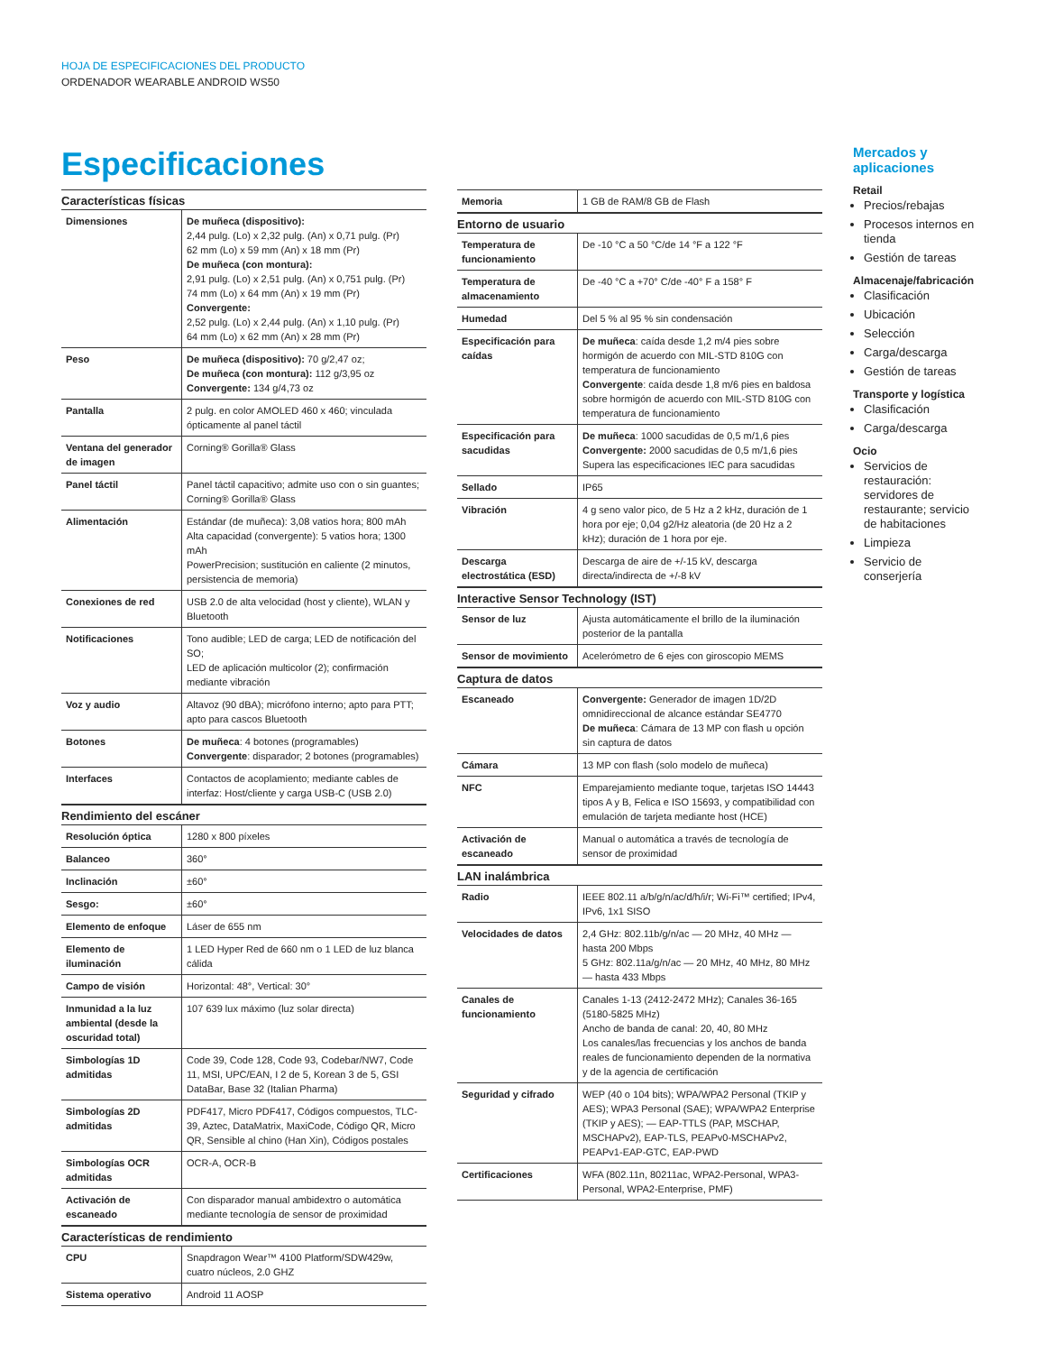HOJA DE ESPECIFICACIONES DEL PRODUCTO
ORDENADOR WEARABLE ANDROID WS50
Especificaciones
Características físicas
| Dimensiones | De muñeca (dispositivo): 2,44 pulg. (Lo) x 2,32 pulg. (An) x 0,71 pulg. (Pr) 62 mm (Lo) x 59 mm (An) x 18 mm (Pr) De muñeca (con montura): 2,91 pulg. (Lo) x 2,51 pulg. (An) x 0,751 pulg. (Pr) 74 mm (Lo) x 64 mm (An) x 19 mm (Pr) Convergente: 2,52 pulg. (Lo) x 2,44 pulg. (An) x 1,10 pulg. (Pr) 64 mm (Lo) x 62 mm (An) x 28 mm (Pr) |
| Peso | De muñeca (dispositivo): 70 g/2,47 oz; De muñeca (con montura): 112 g/3,95 oz Convergente: 134 g/4,73 oz |
| Pantalla | 2 pulg. en color AMOLED 460 x 460; vinculada ópticamente al panel táctil |
| Ventana del generador de imagen | Corning® Gorilla® Glass |
| Panel táctil | Panel táctil capacitivo; admite uso con o sin guantes; Corning® Gorilla® Glass |
| Alimentación | Estándar (de muñeca): 3,08 vatios hora; 800 mAh Alta capacidad (convergente): 5 vatios hora; 1300 mAh PowerPrecision; sustitución en caliente (2 minutos, persistencia de memoria) |
| Conexiones de red | USB 2.0 de alta velocidad (host y cliente), WLAN y Bluetooth |
| Notificaciones | Tono audible; LED de carga; LED de notificación del SO; LED de aplicación multicolor (2); confirmación mediante vibración |
| Voz y audio | Altavoz (90 dBA); micrófono interno; apto para PTT; apto para cascos Bluetooth |
| Botones | De muñeca : 4 botones (programables) Convergente : disparador; 2 botones (programables) |
| Interfaces | Contactos de acoplamiento; mediante cables de interfaz: Host/cliente y carga USB-C (USB 2.0) |
Rendimiento del escáner
| Resolución óptica | 1280 x 800 píxeles |
| Balanceo | 360° |
| Inclinación | ±60° |
| Sesgo: | ±60° |
| Elemento de enfoque | Láser de 655 nm |
| Elemento de iluminación | 1 LED Hyper Red de 660 nm o 1 LED de luz blanca cálida |
| Campo de visión | Horizontal: 48°, Vertical: 30° |
| Inmunidad a la luz ambiental (desde la oscuridad total) | 107 639 lux máximo (luz solar directa) |
| Simbologías 1D admitidas | Code 39, Code 128, Code 93, Codebar/NW7, Code 11, MSI, UPC/EAN, I 2 de 5, Korean 3 de 5, GSI DataBar, Base 32 (Italian Pharma) |
| Simbologías 2D admitidas | PDF417, Micro PDF417, Códigos compuestos, TLC-39, Aztec, DataMatrix, MaxiCode, Código QR, Micro QR, Sensible al chino (Han Xin), Códigos postales |
| Simbologías OCR admitidas | OCR-A, OCR-B |
| Activación de escaneado | Con disparador manual ambidextro o automática mediante tecnología de sensor de proximidad |
Características de rendimiento
| CPU | Snapdragon Wear™ 4100 Platform/SDW429w, cuatro núcleos, 2.0 GHZ |
| Sistema operativo | Android 11 AOSP |
| Memoria | 1 GB de RAM/8 GB de Flash |
Entorno de usuario
| Temperatura de funcionamiento | De -10 °C a 50 °C/de 14 °F a 122 °F |
| Temperatura de almacenamiento | De -40 °C a +70° C/de -40° F a 158° F |
| Humedad | Del 5 % al 95 % sin condensación |
| Especificación para caídas | De muñeca : caída desde 1,2 m/4 pies sobre hormigón de acuerdo con MIL-STD 810G con temperatura de funcionamiento Convergente : caída desde 1,8 m/6 pies en baldosa sobre hormigón de acuerdo con MIL-STD 810G con temperatura de funcionamiento |
| Especificación para sacudidas | De muñeca : 1000 sacudidas de 0,5 m/1,6 pies Convergente: 2000 sacudidas de 0,5 m/1,6 pies Supera las especificaciones IEC para sacudidas |
| Sellado | IP65 |
| Vibración | 4 g seno valor pico, de 5 Hz a 2 kHz, duración de 1 hora por eje; 0,04 g2/Hz aleatoria (de 20 Hz a 2 kHz); duración de 1 hora por eje. |
| Descarga electrostática (ESD) | Descarga de aire de +/-15 kV, descarga directa/indirecta de +/-8 kV |
Interactive Sensor Technology (IST)
| Sensor de luz | Ajusta automáticamente el brillo de la iluminación posterior de la pantalla |
| Sensor de movimiento | Acelerómetro de 6 ejes con giroscopio MEMS |
Captura de datos
| Escaneado | Convergente: Generador de imagen 1D/2D omnidireccional de alcance estándar SE4770 De muñeca : Cámara de 13 MP con flash u opción sin captura de datos |
| Cámara | 13 MP con flash (solo modelo de muñeca) |
| NFC | Emparejamiento mediante toque, tarjetas ISO 14443 tipos A y B, Felica e ISO 15693, y compatibilidad con emulación de tarjeta mediante host (HCE) |
| Activación de escaneado | Manual o automática a través de tecnología de sensor de proximidad |
LAN inalámbrica
| Radio | IEEE 802.11 a/b/g/n/ac/d/h/i/r; Wi-Fi™ certified; IPv4, IPv6, 1x1 SISO |
| Velocidades de datos | 2,4 GHz: 802.11b/g/n/ac — 20 MHz, 40 MHz — hasta 200 Mbps 5 GHz: 802.11a/g/n/ac — 20 MHz, 40 MHz, 80 MHz — hasta 433 Mbps |
| Canales de funcionamiento | Canales 1-13 (2412-2472 MHz); Canales 36-165 (5180-5825 MHz) Ancho de banda de canal: 20, 40, 80 MHz Los canales/las frecuencias y los anchos de banda reales de funcionamiento dependen de la normativa y de la agencia de certificación |
| Seguridad y cifrado | WEP (40 o 104 bits); WPA/WPA2 Personal (TKIP y AES); WPA3 Personal (SAE); WPA/WPA2 Enterprise (TKIP y AES); — EAP-TTLS (PAP, MSCHAP, MSCHAPv2), EAP-TLS, PEAPv0-MSCHAPv2, PEAPv1-EAP-GTC, EAP-PWD |
| Certificaciones | WFA (802.11n, 80211ac, WPA2-Personal, WPA3-Personal, WPA2-Enterprise, PMF) |
Mercados y aplicaciones
Retail
Precios/rebajas
Procesos internos en tienda
Gestión de tareas
Almacenaje/fabricación
Clasificación
Ubicación
Selección
Carga/descarga
Gestión de tareas
Transporte y logística
Clasificación
Carga/descarga
Ocio
Servicios de restauración: servidores de restaurante; servicio de habitaciones
Limpieza
Servicio de conserjería